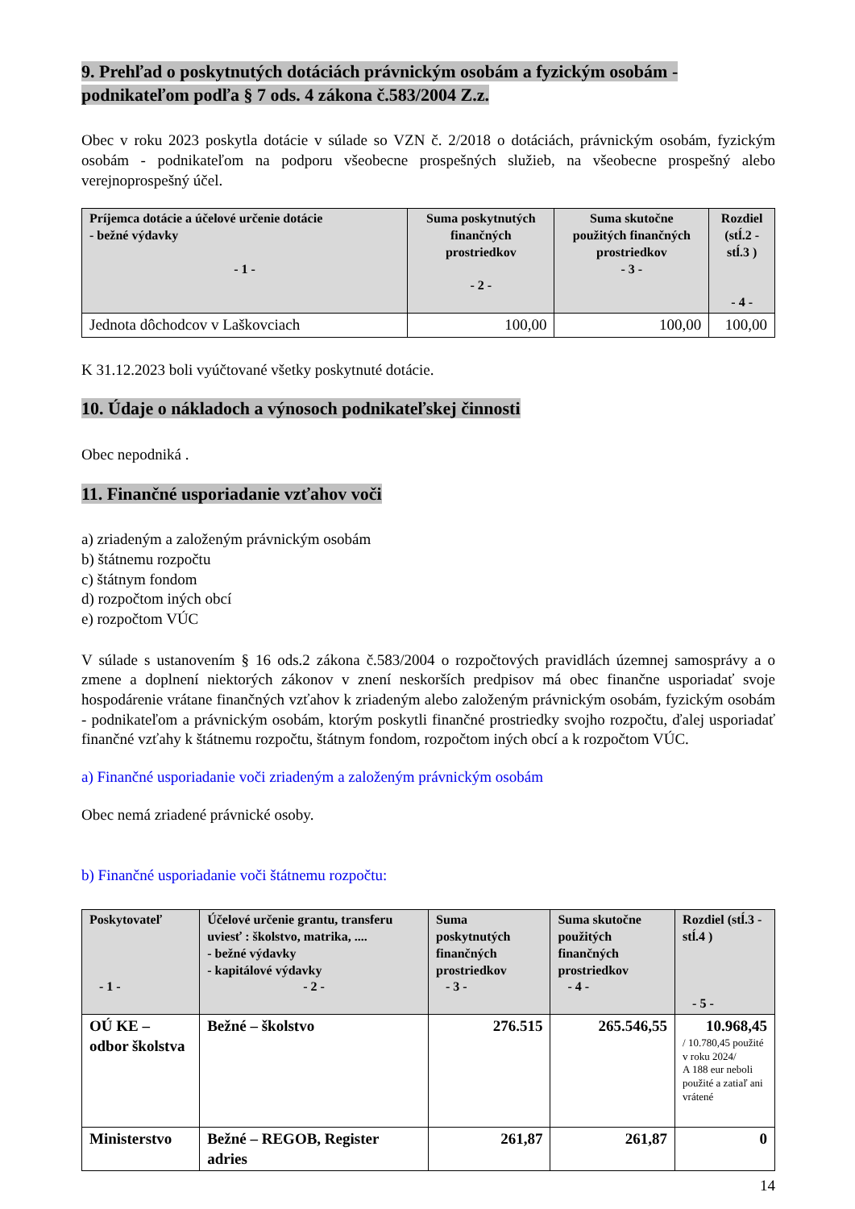9. Prehľad o poskytnutých dotáciách právnickým osobám a fyzickým osobám - podnikateľom podľa § 7 ods. 4 zákona č.583/2004 Z.z.
Obec v roku 2023 poskytla dotácie v súlade so VZN č. 2/2018 o dotáciách, právnickým osobám, fyzickým osobám - podnikateľom na podporu všeobecne prospešných služieb, na všeobecne prospešný alebo verejnoprospešný účel.
| Príjemca dotácie a účelové určenie dotácie - bežné výdavky - 1 - | Suma poskytnutých finančných prostriedkov - 2 - | Suma skutočne použitých finančných prostriedkov - 3 - | Rozdiel (stĺ.2 - stĺ.3 ) - 4 - |
| --- | --- | --- | --- |
| Jednota dôchodcov v Laškovciach | 100,00 | 100,00 | 100,00 |
K 31.12.2023 boli vyúčtované všetky poskytnuté dotácie.
10. Údaje o nákladoch a výnosoch podnikateľskej činnosti
Obec nepodniká .
11. Finančné usporiadanie vzťahov voči
a) zriadeným a založeným právnickým osobám
b) štátnemu rozpočtu
c) štátnym fondom
d) rozpočtom iných obcí
e) rozpočtom VÚC
V súlade s ustanovením § 16 ods.2 zákona č.583/2004 o rozpočtových pravidlách územnej samosprávy a o zmene a doplnení niektorých zákonov v znení neskorších predpisov má obec finančne usporiadať svoje hospodárenie vrátane finančných vzťahov k zriadeným alebo založeným právnickým osobám, fyzickým osobám - podnikateľom a právnickým osobám, ktorým poskytli finančné prostriedky svojho rozpočtu, ďalej usporiadať finančné vzťahy k štátnemu rozpočtu, štátnym fondom, rozpočtom iných obcí a k rozpočtom VÚC.
a) Finančné usporiadanie voči zriadeným a založeným právnickým osobám
Obec nemá zriadené právnické osoby.
b) Finančné usporiadanie voči štátnemu rozpočtu:
| Poskytovateľ - 1 - | Účelové určenie grantu, transferu uviesť : školstvo, matrika, .... - bežné výdavky - kapitálové výdavky - 2 - | Suma poskytnutých finančných prostriedkov - 3 - | Suma skutočne použitých finančných prostriedkov - 4 - | Rozdiel (stĺ.3 - stĺ.4 ) - 5 - |
| --- | --- | --- | --- | --- |
| OÚ KE – odbor školstva | Bežné – školstvo | 276.515 | 265.546,55 | 10.968,45 / 10.780,45 použité v roku 2024/ A 188 eur neboli použité a zatiaľ ani vrátené |
| Ministerstvo | Bežné – REGOB, Register adries | 261,87 | 261,87 | 0 |
14